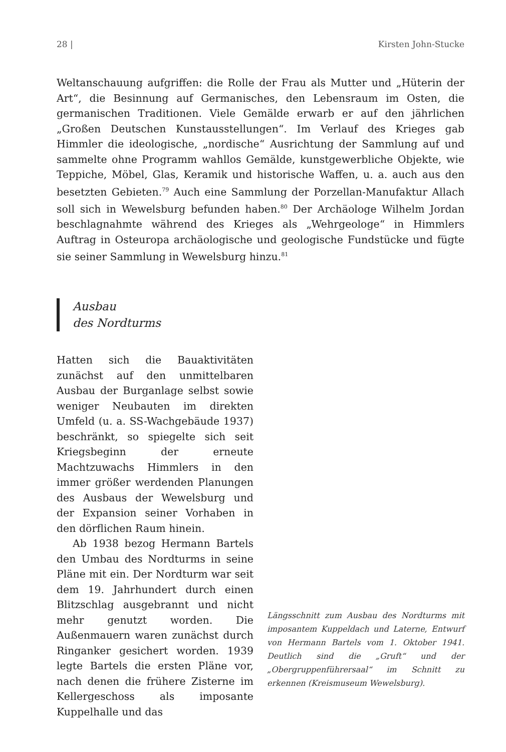28 | Kirsten John-Stucke
Weltanschauung aufgriffen: die Rolle der Frau als Mutter und „Hüterin der Art“, die Besinnung auf Germanisches, den Lebensraum im Osten, die germanischen Traditionen. Viele Gemälde erwarb er auf den jährlichen „Großen Deutschen Kunstausstellungen“. Im Verlauf des Krieges gab Himmler die ideologische, „nordische“ Ausrichtung der Sammlung auf und sammelte ohne Programm wahllos Gemälde, kunstgewerbliche Objekte, wie Teppiche, Möbel, Glas, Keramik und historische Waffen, u. a. auch aus den besetzten Gebieten.<sup>79</sup> Auch eine Sammlung der Porzellan-Manufaktur Allach soll sich in Wewelsburg befunden haben.<sup>80</sup> Der Archäologe Wilhelm Jordan beschlagnahmte während des Krieges als „Wehrgeologe“ in Himmlers Auftrag in Osteuropa archäologische und geologische Fundstücke und fügte sie seiner Sammlung in Wewelsburg hinzu.<sup>81</sup>
Ausbau
des Nordturms
Hatten sich die Bauaktivitäten zunächst auf den unmittelbaren Ausbau der Burganlage selbst sowie weniger Neubauten im direkten Umfeld (u. a. SS-Wachgebäude 1937) beschränkt, so spiegelte sich seit Kriegsbeginn der erneute Machtzuwachs Himmlers in den immer größer werdenden Planungen des Ausbaus der Wewelsburg und der Expansion seiner Vorhaben in den dörflichen Raum hinein.
Ab 1938 bezog Hermann Bartels den Umbau des Nordturms in seine Pläne mit ein. Der Nordturm war seit dem 19. Jahrhundert durch einen Blitzschlag ausgebrannt und nicht mehr genutzt worden. Die Außenmauern waren zunächst durch Ringanker gesichert worden. 1939 legte Bartels die ersten Pläne vor, nach denen die frühere Zisterne im Kellergeschoss als imposante Kuppelhalle und das
Längsschnitt zum Ausbau des Nordturms mit imposantem Kuppeldach und Laterne, Entwurf von Hermann Bartels vom 1. Oktober 1941. Deutlich sind die „Gruft“ und der „Obergruppenführersaal“ im Schnitt zu erkennen (Kreismuseum Wewelsburg).